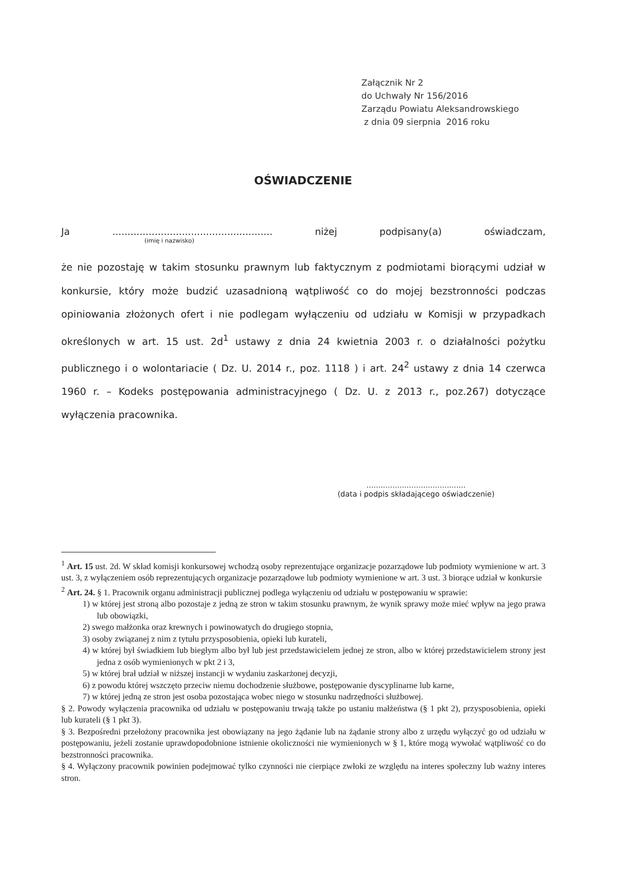Załącznik Nr 2
do Uchwały Nr 156/2016
Zarządu Powiatu Aleksandrowskiego
z dnia 09 sierpnia 2016 roku
OŚWIADCZENIE
Ja..................................................... niżej podpisany(a) oświadczam,
(imię i nazwisko)
że nie pozostaję w takim stosunku prawnym lub faktycznym z podmiotami biorącymi udział w konkursie, który może budzić uzasadnioną wątpliwość co do mojej bezstronności podczas opiniowania złożonych ofert i nie podlegam wyłączeniu od udziału w Komisji w przypadkach określonych w art. 15 ust. 2d<sup>1</sup> ustawy z dnia 24 kwietnia 2003 r. o działalności pożytku publicznego i o wolontariacie ( Dz. U. 2014 r., poz. 1118 ) i art. 24<sup>2</sup> ustawy z dnia 14 czerwca 1960 r. – Kodeks postępowania administracyjnego ( Dz. U. z 2013 r., poz.267) dotyczące wyłączenia pracownika.
..........................................
(data i podpis składającego oświadczenie)
<sup>1</sup> Art. 15 ust. 2d. W skład komisji konkursowej wchodzą osoby reprezentujące organizacje pozarządowe lub podmioty wymienione w art. 3 ust. 3, z wyłączeniem osób reprezentujących organizacje pozarządowe lub podmioty wymienione w art. 3 ust. 3 biorące udział w konkursie
<sup>2</sup> Art. 24. § 1. Pracownik organu administracji publicznej podlega wyłączeniu od udziału w postępowaniu w sprawie:
1) w której jest stroną albo pozostaje z jedną ze stron w takim stosunku prawnym, że wynik sprawy może mieć wpływ na jego prawa lub obowiązki,
2) swego małżonka oraz krewnych i powinowatych do drugiego stopnia,
3) osoby związanej z nim z tytułu przysposobienia, opieki lub kurateli,
4) w której był świadkiem lub biegłym albo był lub jest przedstawicielem jednej ze stron, albo w której przedstawicielem strony jest jedna z osób wymienionych w pkt 2 i 3,
5) w której brał udział w niższej instancji w wydaniu zaskarżonej decyzji,
6) z powodu której wszczęto przeciw niemu dochodzenie służbowe, postępowanie dyscyplinarne lub karne,
7) w której jedną ze stron jest osoba pozostająca wobec niego w stosunku nadrzędności służbowej.
§ 2. Powody wyłączenia pracownika od udziału w postępowaniu trwają także po ustaniu małżeństwa (§ 1 pkt 2), przysposobienia, opieki lub kurateli (§ 1 pkt 3).
§ 3. Bezpośredni przełożony pracownika jest obowiązany na jego żądanie lub na żądanie strony albo z urzędu wyłączyć go od udziału w postępowaniu, jeżeli zostanie uprawdopodobnione istnienie okoliczności nie wymienionych w § 1, które mogą wywołać wątpliwość co do bezstronności pracownika.
§ 4. Wyłączony pracownik powinien podejmować tylko czynności nie cierpiące zwłoki ze względu na interes społeczny lub ważny interes stron.